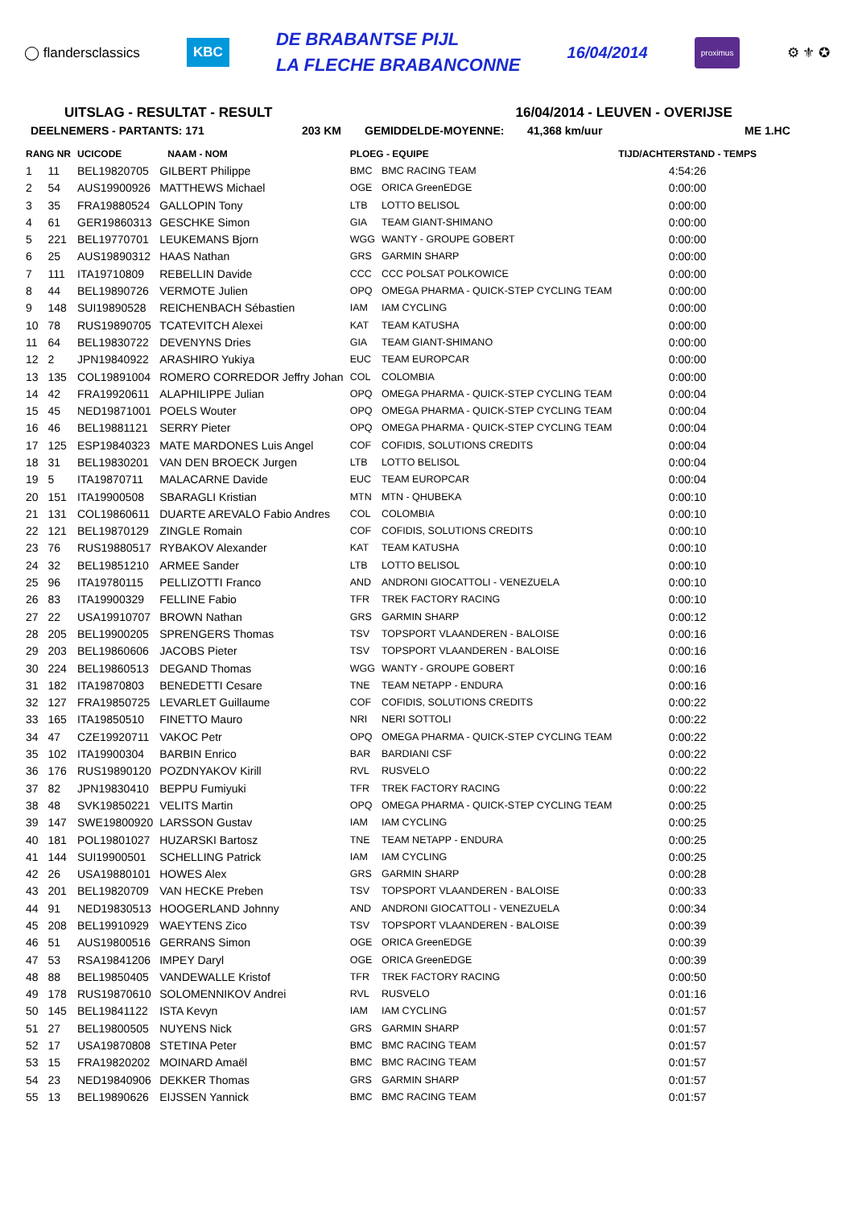◯ flandersclassics
KBC
DE BRABANTSE PIJL
LA FLECHE BRABANCONNE
16/04/2014
proximus
⚙ ⚜ ✪
UITSLAG - RESULTAT - RESULT 16/04/2014 - LEUVEN - OVERIJSE
DEELNEMERS - PARTANTS: 171 203 KM GEMIDDELDE-MOYENNE: 41,368 km/uur ME 1.HC
| RANG NR | | UCICODE | NAAM - NOM | PLOEG - EQUIPE | | TIJD/ACHTERSTAND - TEMPS |
| --- | --- | --- | --- | --- | --- | --- |
| 1 | 11 | BEL19820705 | GILBERT Philippe | BMC | BMC RACING TEAM | 4:54:26 |
| 2 | 54 | AUS19900926 | MATTHEWS Michael | OGE | ORICA GreenEDGE | 0:00:00 |
| 3 | 35 | FRA19880524 | GALLOPIN Tony | LTB | LOTTO BELISOL | 0:00:00 |
| 4 | 61 | GER19860313 | GESCHKE Simon | GIA | TEAM GIANT-SHIMANO | 0:00:00 |
| 5 | 221 | BEL19770701 | LEUKEMANS Bjorn | WGG | WANTY - GROUPE GOBERT | 0:00:00 |
| 6 | 25 | AUS19890312 | HAAS Nathan | GRS | GARMIN SHARP | 0:00:00 |
| 7 | 111 | ITA19710809 | REBELLIN Davide | CCC | CCC POLSAT POLKOWICE | 0:00:00 |
| 8 | 44 | BEL19890726 | VERMOTE Julien | OPQ | OMEGA PHARMA - QUICK-STEP CYCLING TEAM | 0:00:00 |
| 9 | 148 | SUI19890528 | REICHENBACH Sébastien | IAM | IAM CYCLING | 0:00:00 |
| 10 | 78 | RUS19890705 | TCATEVITCH Alexei | KAT | TEAM KATUSHA | 0:00:00 |
| 11 | 64 | BEL19830722 | DEVENYNS Dries | GIA | TEAM GIANT-SHIMANO | 0:00:00 |
| 12 | 2 | JPN19840922 | ARASHIRO Yukiya | EUC | TEAM EUROPCAR | 0:00:00 |
| 13 | 135 | COL19891004 | ROMERO CORREDOR Jeffry Johan | COL | COLOMBIA | 0:00:00 |
| 14 | 42 | FRA19920611 | ALAPHILIPPE Julian | OPQ | OMEGA PHARMA - QUICK-STEP CYCLING TEAM | 0:00:04 |
| 15 | 45 | NED19871001 | POELS Wouter | OPQ | OMEGA PHARMA - QUICK-STEP CYCLING TEAM | 0:00:04 |
| 16 | 46 | BEL19881121 | SERRY Pieter | OPQ | OMEGA PHARMA - QUICK-STEP CYCLING TEAM | 0:00:04 |
| 17 | 125 | ESP19840323 | MATE MARDONES Luis Angel | COF | COFIDIS, SOLUTIONS CREDITS | 0:00:04 |
| 18 | 31 | BEL19830201 | VAN DEN BROECK Jurgen | LTB | LOTTO BELISOL | 0:00:04 |
| 19 | 5 | ITA19870711 | MALACARNE Davide | EUC | TEAM EUROPCAR | 0:00:04 |
| 20 | 151 | ITA19900508 | SBARAGLI Kristian | MTN | MTN - QHUBEKA | 0:00:10 |
| 21 | 131 | COL19860611 | DUARTE AREVALO Fabio Andres | COL | COLOMBIA | 0:00:10 |
| 22 | 121 | BEL19870129 | ZINGLE Romain | COF | COFIDIS, SOLUTIONS CREDITS | 0:00:10 |
| 23 | 76 | RUS19880517 | RYBAKOV Alexander | KAT | TEAM KATUSHA | 0:00:10 |
| 24 | 32 | BEL19851210 | ARMEE Sander | LTB | LOTTO BELISOL | 0:00:10 |
| 25 | 96 | ITA19780115 | PELLIZOTTI Franco | AND | ANDRONI GIOCATTOLI - VENEZUELA | 0:00:10 |
| 26 | 83 | ITA19900329 | FELLINE Fabio | TFR | TREK FACTORY RACING | 0:00:10 |
| 27 | 22 | USA19910707 | BROWN Nathan | GRS | GARMIN SHARP | 0:00:12 |
| 28 | 205 | BEL19900205 | SPRENGERS Thomas | TSV | TOPSPORT VLAANDEREN - BALOISE | 0:00:16 |
| 29 | 203 | BEL19860606 | JACOBS Pieter | TSV | TOPSPORT VLAANDEREN - BALOISE | 0:00:16 |
| 30 | 224 | BEL19860513 | DEGAND Thomas | WGG | WANTY - GROUPE GOBERT | 0:00:16 |
| 31 | 182 | ITA19870803 | BENEDETTI Cesare | TNE | TEAM NETAPP - ENDURA | 0:00:16 |
| 32 | 127 | FRA19850725 | LEVARLET Guillaume | COF | COFIDIS, SOLUTIONS CREDITS | 0:00:22 |
| 33 | 165 | ITA19850510 | FINETTO Mauro | NRI | NERI SOTTOLI | 0:00:22 |
| 34 | 47 | CZE19920711 | VAKOC Petr | OPQ | OMEGA PHARMA - QUICK-STEP CYCLING TEAM | 0:00:22 |
| 35 | 102 | ITA19900304 | BARBIN Enrico | BAR | BARDIANI CSF | 0:00:22 |
| 36 | 176 | RUS19890120 | POZDNYAKOV Kirill | RVL | RUSVELO | 0:00:22 |
| 37 | 82 | JPN19830410 | BEPPU Fumiyuki | TFR | TREK FACTORY RACING | 0:00:22 |
| 38 | 48 | SVK19850221 | VELITS Martin | OPQ | OMEGA PHARMA - QUICK-STEP CYCLING TEAM | 0:00:25 |
| 39 | 147 | SWE19800920 | LARSSON Gustav | IAM | IAM CYCLING | 0:00:25 |
| 40 | 181 | POL19801027 | HUZARSKI Bartosz | TNE | TEAM NETAPP - ENDURA | 0:00:25 |
| 41 | 144 | SUI19900501 | SCHELLING Patrick | IAM | IAM CYCLING | 0:00:25 |
| 42 | 26 | USA19880101 | HOWES Alex | GRS | GARMIN SHARP | 0:00:28 |
| 43 | 201 | BEL19820709 | VAN HECKE Preben | TSV | TOPSPORT VLAANDEREN - BALOISE | 0:00:33 |
| 44 | 91 | NED19830513 | HOOGERLAND Johnny | AND | ANDRONI GIOCATTOLI - VENEZUELA | 0:00:34 |
| 45 | 208 | BEL19910929 | WAEYTENS Zico | TSV | TOPSPORT VLAANDEREN - BALOISE | 0:00:39 |
| 46 | 51 | AUS19800516 | GERRANS Simon | OGE | ORICA GreenEDGE | 0:00:39 |
| 47 | 53 | RSA19841206 | IMPEY Daryl | OGE | ORICA GreenEDGE | 0:00:39 |
| 48 | 88 | BEL19850405 | VANDEWALLE Kristof | TFR | TREK FACTORY RACING | 0:00:50 |
| 49 | 178 | RUS19870610 | SOLOMENNIKOV Andrei | RVL | RUSVELO | 0:01:16 |
| 50 | 145 | BEL19841122 | ISTA Kevyn | IAM | IAM CYCLING | 0:01:57 |
| 51 | 27 | BEL19800505 | NUYENS Nick | GRS | GARMIN SHARP | 0:01:57 |
| 52 | 17 | USA19870808 | STETINA Peter | BMC | BMC RACING TEAM | 0:01:57 |
| 53 | 15 | FRA19820202 | MOINARD Amaël | BMC | BMC RACING TEAM | 0:01:57 |
| 54 | 23 | NED19840906 | DEKKER Thomas | GRS | GARMIN SHARP | 0:01:57 |
| 55 | 13 | BEL19890626 | EIJSSEN Yannick | BMC | BMC RACING TEAM | 0:01:57 |